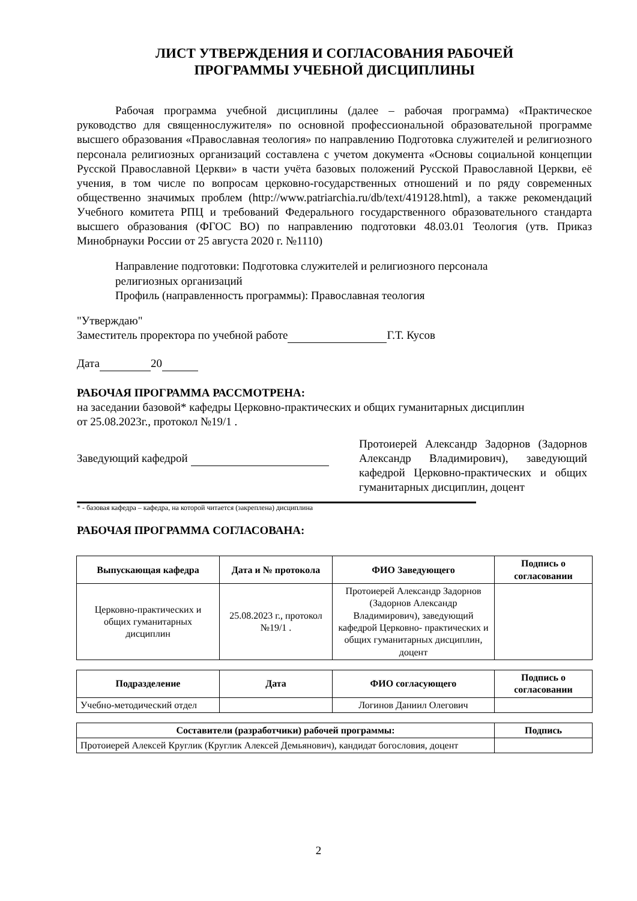ЛИСТ УТВЕРЖДЕНИЯ И СОГЛАСОВАНИЯ РАБОЧЕЙ
ПРОГРАММЫ УЧЕБНОЙ ДИСЦИПЛИНЫ
Рабочая программа учебной дисциплины (далее – рабочая программа) «Практическое руководство для священнослужителя» по основной профессиональной образовательной программе высшего образования «Православная теология» по направлению Подготовка служителей и религиозного персонала религиозных организаций составлена с учетом документа «Основы социальной концепции Русской Православной Церкви» в части учёта базовых положений Русской Православной Церкви, её учения, в том числе по вопросам церковно-государственных отношений и по ряду современных общественно значимых проблем (http://www.patriarchia.ru/db/text/419128.html), а также рекомендаций Учебного комитета РПЦ и требований Федерального государственного образовательного стандарта высшего образования (ФГОС ВО) по направлению подготовки 48.03.01 Теология (утв. Приказ Минобрнауки России от 25 августа 2020 г. №1110)
Направление подготовки: Подготовка служителей и религиозного персонала
религиозных организаций
Профиль (направленность программы): Православная теология
"Утверждаю"
Заместитель проректора по учебной работе Г.Т. Кусов
Дата 20
РАБОЧАЯ ПРОГРАММА РАССМОТРЕНА:
на заседании базовой* кафедры Церковно-практических и общих гуманитарных дисциплин
от 25.08.2023г., протокол №19/1 .
Заведующий кафедрой
Протоиерей Александр Задорнов (Задорнов Александр Владимирович), заведующий кафедрой Церковно-практических и общих гуманитарных дисциплин, доцент
* - базовая кафедра – кафедра, на которой читается (закреплена) дисциплина
РАБОЧАЯ ПРОГРАММА СОГЛАСОВАНА:
| Выпускающая кафедра | Дата и № протокола | ФИО Заведующего | Подпись о согласовании |
| --- | --- | --- | --- |
| Церковно-практических и общих гуманитарных дисциплин | 25.08.2023 г., протокол №19/1 . | Протоиерей Александр Задорнов (Задорнов Александр Владимирович), заведующий кафедрой Церковно- практических и общих гуманитарных дисциплин, доцент | |
| Подразделение | Дата | ФИО согласующего | Подпись о согласовании |
| --- | --- | --- | --- |
| Учебно-методический отдел | | Логинов Даниил Олегович | |
| Составители (разработчики) рабочей программы: | Подпись |
| --- | --- |
| Протоиерей Алексей Круглик (Круглик Алексей Демьянович), кандидат богословия, доцент | |
2